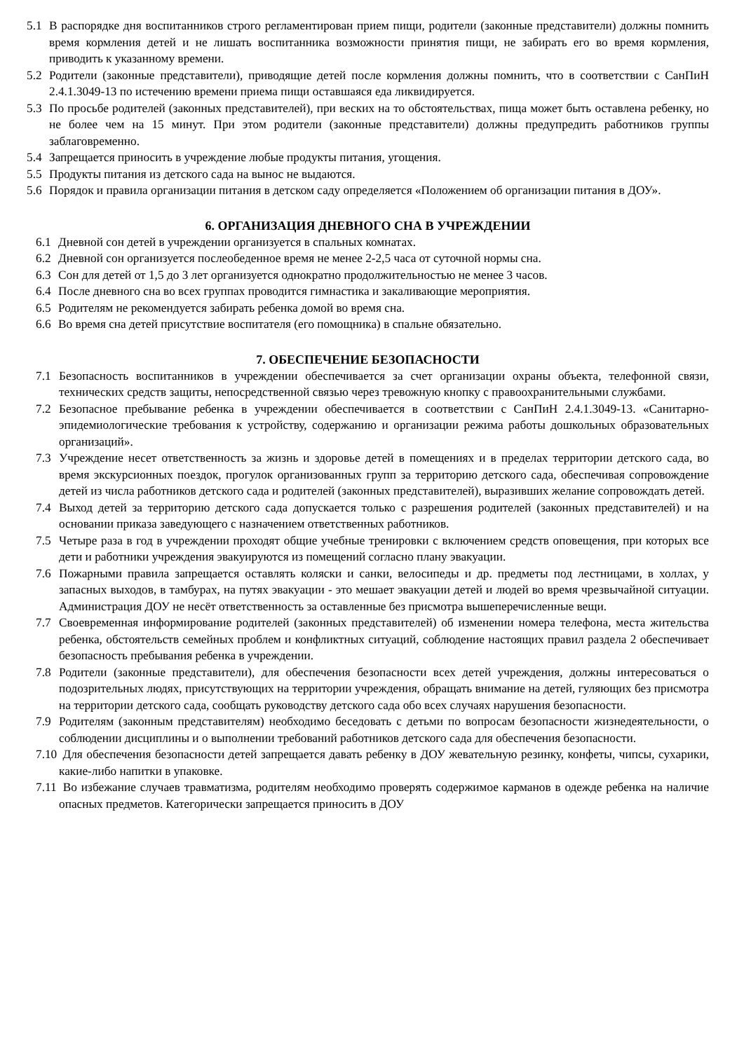5.1 В распорядке дня воспитанников строго регламентирован прием пищи, родители (законные представители) должны помнить время кормления детей и не лишать воспитанника возможности принятия пищи, не забирать его во время кормления, приводить к указанному времени.
5.2 Родители (законные представители), приводящие детей после кормления должны помнить, что в соответствии с СанПиН 2.4.1.3049-13 по истечению времени приема пищи оставшаяся еда ликвидируется.
5.3 По просьбе родителей (законных представителей), при веских на то обстоятельствах, пища может быть оставлена ребенку, но не более чем на 15 минут. При этом родители (законные представители) должны предупредить работников группы заблаговременно.
5.4 Запрещается приносить в учреждение любые продукты питания, угощения.
5.5 Продукты питания из детского сада на вынос не выдаются.
5.6 Порядок и правила организации питания в детском саду определяется «Положением об организации питания в ДОУ».
6. ОРГАНИЗАЦИЯ ДНЕВНОГО СНА В УЧРЕЖДЕНИИ
6.1 Дневной сон детей в учреждении организуется в спальных комнатах.
6.2 Дневной сон организуется послеобеденное время не менее 2-2,5 часа от суточной нормы сна.
6.3 Сон для детей от 1,5 до 3 лет организуется однократно продолжительностью не менее 3 часов.
6.4 После дневного сна во всех группах проводится гимнастика и закаливающие мероприятия.
6.5 Родителям не рекомендуется забирать ребенка домой во время сна.
6.6 Во время сна детей присутствие воспитателя (его помощника) в спальне обязательно.
7. ОБЕСПЕЧЕНИЕ БЕЗОПАСНОСТИ
7.1 Безопасность воспитанников в учреждении обеспечивается за счет организации охраны объекта, телефонной связи, технических средств защиты, непосредственной связью через тревожную кнопку с правоохранительными службами.
7.2 Безопасное пребывание ребенка в учреждении обеспечивается в соответствии с СанПиН 2.4.1.3049-13. «Санитарно-эпидемиологические требования к устройству, содержанию и организации режима работы дошкольных образовательных организаций».
7.3 Учреждение несет ответственность за жизнь и здоровье детей в помещениях и в пределах территории детского сада, во время экскурсионных поездок, прогулок организованных групп за территорию детского сада, обеспечивая сопровождение детей из числа работников детского сада и родителей (законных представителей), выразивших желание сопровождать детей.
7.4 Выход детей за территорию детского сада допускается только с разрешения родителей (законных представителей) и на основании приказа заведующего с назначением ответственных работников.
7.5 Четыре раза в год в учреждении проходят общие учебные тренировки с включением средств оповещения, при которых все дети и работники учреждения эвакуируются из помещений согласно плану эвакуации.
7.6 Пожарными правила запрещается оставлять коляски и санки, велосипеды и др. предметы под лестницами, в холлах, у запасных выходов, в тамбурах, на путях эвакуации - это мешает эвакуации детей и людей во время чрезвычайной ситуации. Администрация ДОУ не несёт ответственность за оставленные без присмотра вышеперечисленные вещи.
7.7 Своевременная информирование родителей (законных представителей) об изменении номера телефона, места жительства ребенка, обстоятельств семейных проблем и конфликтных ситуаций, соблюдение настоящих правил раздела 2 обеспечивает безопасность пребывания ребенка в учреждении.
7.8 Родители (законные представители), для обеспечения безопасности всех детей учреждения, должны интересоваться о подозрительных людях, присутствующих на территории учреждения, обращать внимание на детей, гуляющих без присмотра на территории детского сада, сообщать руководству детского сада обо всех случаях нарушения безопасности.
7.9 Родителям (законным представителям) необходимо беседовать с детьми по вопросам безопасности жизнедеятельности, о соблюдении дисциплины и о выполнении требований работников детского сада для обеспечения безопасности.
7.10 Для обеспечения безопасности детей запрещается давать ребенку в ДОУ жевательную резинку, конфеты, чипсы, сухарики, какие-либо напитки в упаковке.
7.11 Во избежание случаев травматизма, родителям необходимо проверять содержимое карманов в одежде ребенка на наличие опасных предметов. Категорически запрещается приносить в ДОУ